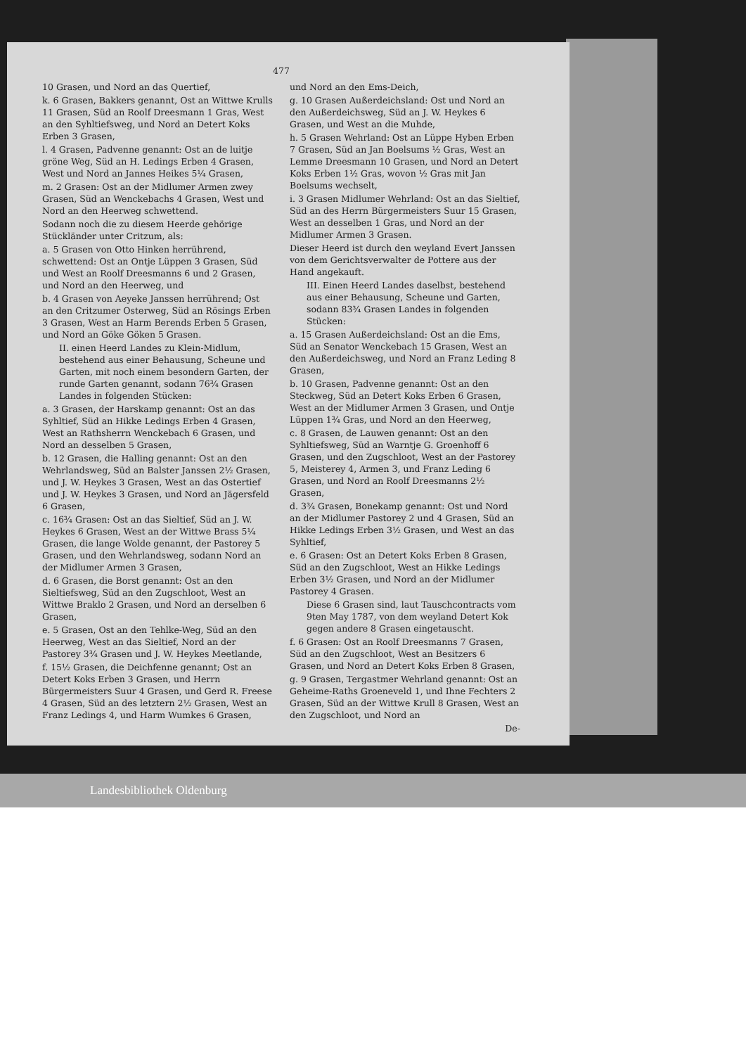477
10 Grasen, und Nord an das Quertief,
k. 6 Grasen, Bakkers genannt, Ost an Wittwe Krulls 11 Grasen, Süd an Roolf Dreesmann 1 Gras, West an den Syhltiefsweg, und Nord an Detert Koks Erben 3 Grasen,
l. 4 Grasen, Padvenne genannt: Ost an de luitje gröne Weg, Süd an H. Ledings Erben 4 Grasen, West und Nord an Jannes Heikes 5¼ Grasen,
m. 2 Grasen: Ost an der Midlumer Armen zwey Grasen, Süd an Wenckebachs 4 Grasen, West und Nord an den Heerweg schwettend.
Sodann noch die zu diesem Heerde gehörige Stückländer unter Critzum, als:
a. 5 Grasen von Otto Hinken herrührend, schwettend: Ost an Ontje Lüppen 3 Grasen, Süd und West an Roolf Dreesmanns 6 und 2 Grasen, und Nord an den Heerweg, und
b. 4 Grasen von Aeyeke Janssen herrührend; Ost an den Critzumer Osterweg, Süd an Rösings Erben 3 Grasen, West an Harm Berends Erben 5 Grasen, und Nord an Göke Göken 5 Grasen.
II. einen Heerd Landes zu Klein-Midlum, bestehend aus einer Behausung, Scheune und Garten, mit noch einem besondern Garten, der runde Garten genannt, sodann 76¾ Grasen Landes in folgenden Stücken:
a. 3 Grasen, der Harskamp genannt: Ost an das Syhltief, Süd an Hikke Ledings Erben 4 Grasen, West an Rathsherrn Wenckebach 6 Grasen, und Nord an desselben 5 Grasen,
b. 12 Grasen, die Halling genannt: Ost an den Wehrlandsweg, Süd an Balster Janssen 2½ Grasen, und J. W. Heykes 3 Grasen, West an das Ostertief und J. W. Heykes 3 Grasen, und Nord an Jägersfeld 6 Grasen,
c. 16¾ Grasen: Ost an das Sieltief, Süd an J. W. Heykes 6 Grasen, West an der Wittwe Brass 5¼ Grasen, die lange Wolde genannt, der Pastorey 5 Grasen, und den Wehrlandsweg, sodann Nord an der Midlumer Armen 3 Grasen,
d. 6 Grasen, die Borst genannt: Ost an den Sieltiefsweg, Süd an den Zugschloot, West an Wittwe Braklo 2 Grasen, und Nord an derselben 6 Grasen,
e. 5 Grasen, Ost an den Tehlke-Weg, Süd an den Heerweg, West an das Sieltief, Nord an der Pastorey 3¾ Grasen und J. W. Heykes Meetlande,
f. 15½ Grasen, die Deichfenne genannt; Ost an Detert Koks Erben 3 Grasen, und Herrn Bürgermeisters Suur 4 Grasen, und Gerd R. Freese 4 Grasen, Süd an des letztern 2½ Grasen, West an Franz Ledings 4, und Harm Wumkes 6 Grasen,
und Nord an den Ems-Deich,
g. 10 Grasen Außerdeichsland: Ost und Nord an den Außerdeichsweg, Süd an J. W. Heykes 6 Grasen, und West an die Muhde,
h. 5 Grasen Wehrland: Ost an Lüppe Hyben Erben 7 Grasen, Süd an Jan Boelsums ½ Gras, West an Lemme Dreesmann 10 Grasen, und Nord an Detert Koks Erben 1½ Gras, wovon ½ Gras mit Jan Boelsums wechselt,
i. 3 Grasen Midlumer Wehrland: Ost an das Sieltief, Süd an des Herrn Bürgermeisters Suur 15 Grasen, West an desselben 1 Gras, und Nord an der Midlumer Armen 3 Grasen.
Dieser Heerd ist durch den weyland Evert Janssen von dem Gerichtsverwalter de Pottere aus der Hand angekauft.
III. Einen Heerd Landes daselbst, bestehend aus einer Behausung, Scheune und Garten, sodann 83¾ Grasen Landes in folgenden Stücken:
a. 15 Grasen Außerdeichsland: Ost an die Ems, Süd an Senator Wenckebach 15 Grasen, West an den Außerdeichsweg, und Nord an Franz Leding 8 Grasen,
b. 10 Grasen, Padvenne genannt: Ost an den Steckweg, Süd an Detert Koks Erben 6 Grasen, West an der Midlumer Armen 3 Grasen, und Ontje Lüppen 1¾ Gras, und Nord an den Heerweg,
c. 8 Grasen, de Lauwen genannt: Ost an den Syhltiefsweg, Süd an Warntje G. Groenhoff 6 Grasen, und den Zugschloot, West an der Pastorey 5, Meisterey 4, Armen 3, und Franz Leding 6 Grasen, und Nord an Roolf Dreesmanns 2½ Grasen,
d. 3¾ Grasen, Bonekamp genannt: Ost und Nord an der Midlumer Pastorey 2 und 4 Grasen, Süd an Hikke Ledings Erben 3½ Grasen, und West an das Syhltief,
e. 6 Grasen: Ost an Detert Koks Erben 8 Grasen, Süd an den Zugschloot, West an Hikke Ledings Erben 3½ Grasen, und Nord an der Midlumer Pastorey 4 Grasen.
Diese 6 Grasen sind, laut Tauschcontracts vom 9ten May 1787, von dem weyland Detert Kok gegen andere 8 Grasen eingetauscht.
f. 6 Grasen: Ost an Roolf Dreesmanns 7 Grasen, Süd an den Zugschloot, West an Besitzers 6 Grasen, und Nord an Detert Koks Erben 8 Grasen,
g. 9 Grasen, Tergastmer Wehrland genannt: Ost an Geheime-Raths Groeneveld 1, und Ihne Fechters 2 Grasen, Süd an der Wittwe Krull 8 Grasen, West an den Zugschloot, und Nord an
De-
Landesbibliothek Oldenburg